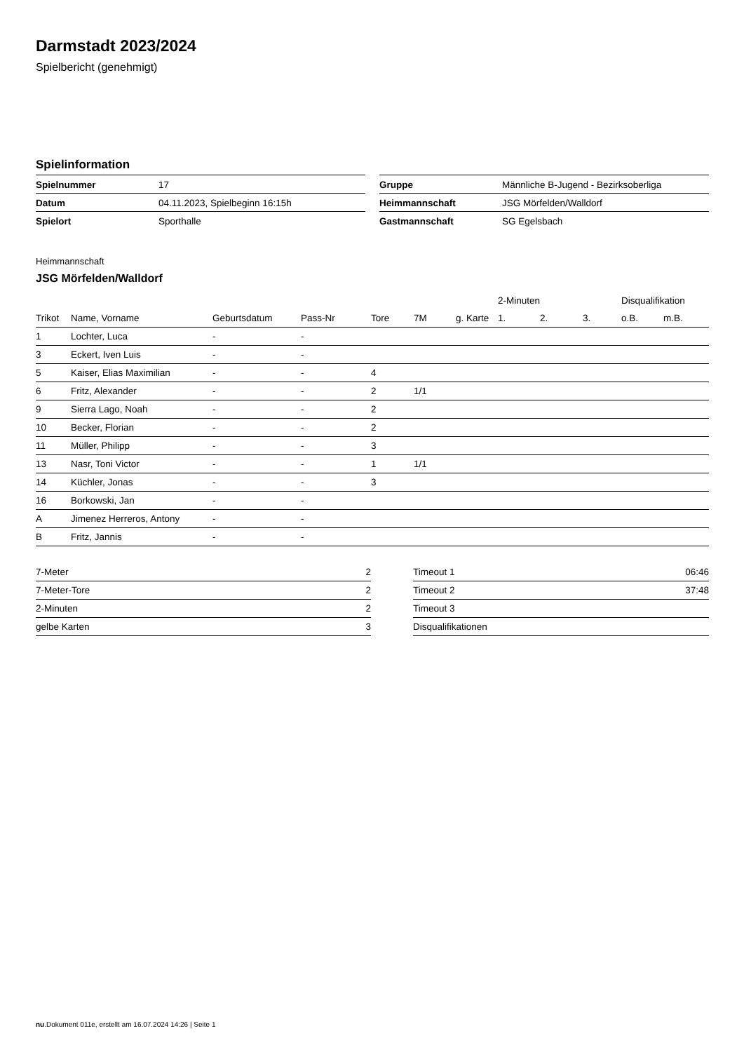Darmstadt 2023/2024
Spielbericht (genehmigt)
Spielinformation
| Spielnummer | 17 |
| Datum | 04.11.2023, Spielbeginn 16:15h |
| Spielort | Sporthalle |
| Gruppe | Männliche B-Jugend - Bezirksoberliga |
| Heimmannschaft | JSG Mörfelden/Walldorf |
| Gastmannschaft | SG Egelsbach |
Heimmannschaft
JSG Mörfelden/Walldorf
| | | | | | | | 2-Minuten | | | Disqualifikation | |
| --- | --- | --- | --- | --- | --- | --- | --- | --- | --- | --- | --- |
| Trikot | Name, Vorname | Geburtsdatum | Pass-Nr | Tore | 7M | g. Karte | 1. | 2. | 3. | o.B. | m.B. |
| 1 | Lochter, Luca | - | - | | | | | | | | |
| 3 | Eckert, Iven Luis | - | - | | | | | | | | |
| 5 | Kaiser, Elias Maximilian | - | - | 4 | | | | | | | |
| 6 | Fritz, Alexander | - | - | 2 | 1/1 | | | | | | |
| 9 | Sierra Lago, Noah | - | - | 2 | | | | | | | |
| 10 | Becker, Florian | - | - | 2 | | | | | | | |
| 11 | Müller, Philipp | - | - | 3 | | | | | | | |
| 13 | Nasr, Toni Victor | - | - | 1 | 1/1 | | | | | | |
| 14 | Küchler, Jonas | - | - | 3 | | | | | | | |
| 16 | Borkowski, Jan | - | - | | | | | | | | |
| A | Jimenez Herreros, Antony | - | - | | | | | | | | |
| B | Fritz, Jannis | - | - | | | | | | | | |
| 7-Meter | 2 |
| 7-Meter-Tore | 2 |
| 2-Minuten | 2 |
| gelbe Karten | 3 |
| Timeout 1 | 06:46 |
| Timeout 2 | 37:48 |
| Timeout 3 | |
| Disqualifikationen | |
nu.Dokument 011e, erstellt am 16.07.2024 14:26 | Seite 1